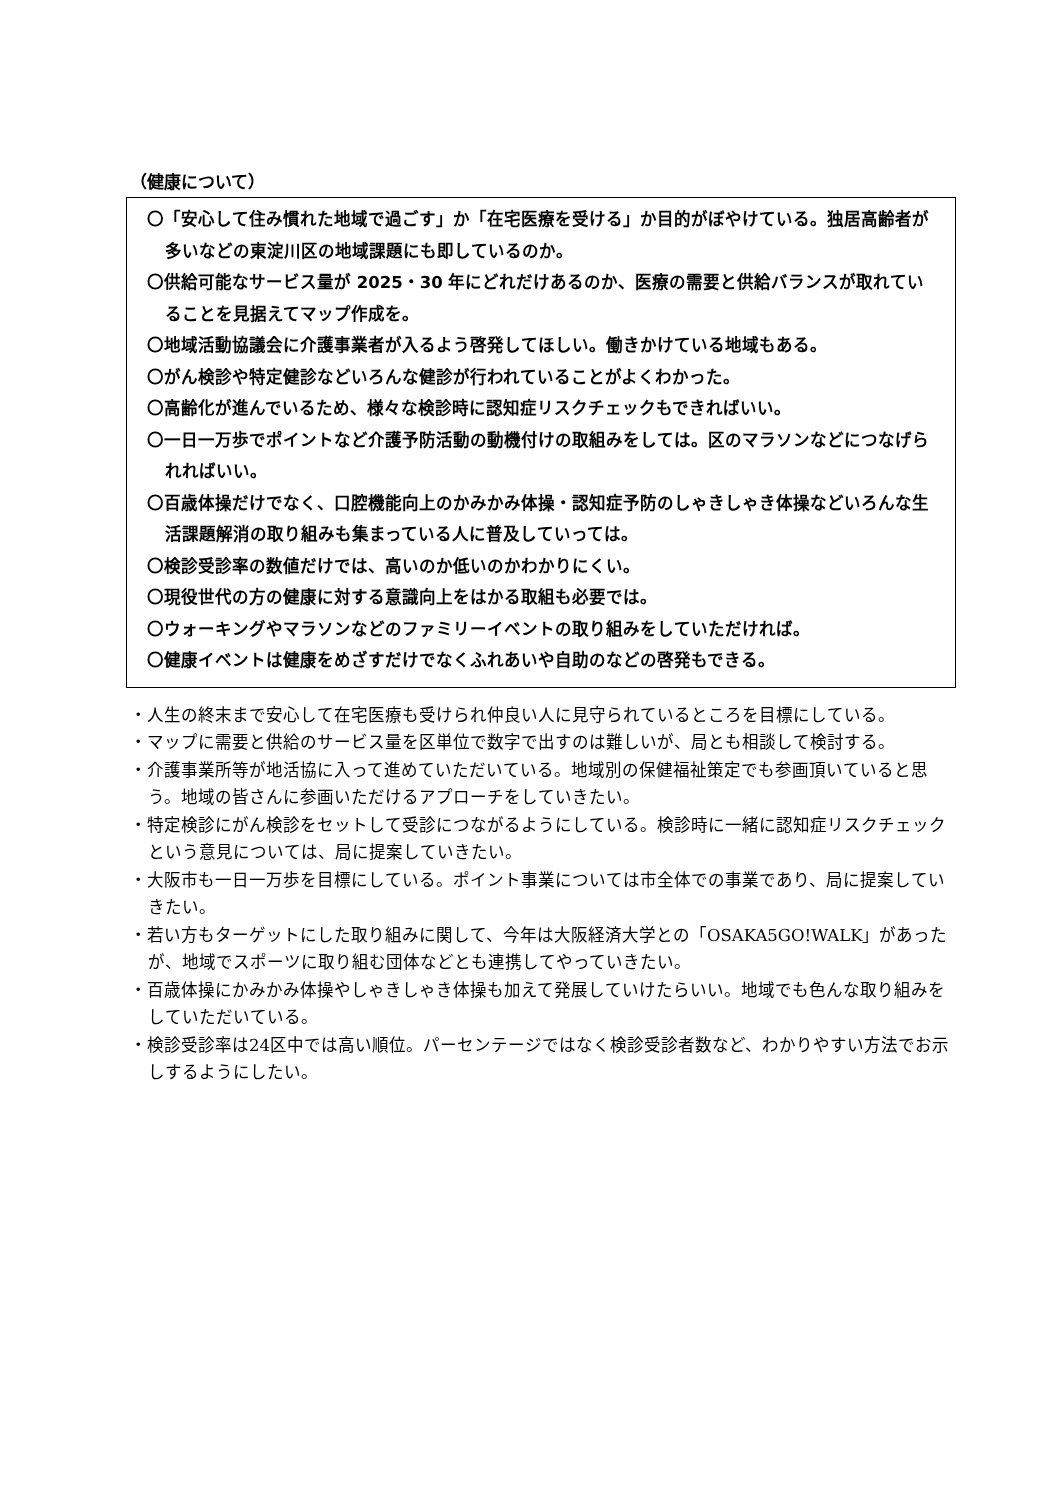（健康について）
〇「安心して住み慣れた地域で過ごす」か「在宅医療を受ける」か目的がぼやけている。独居高齢者が多いなどの東淀川区の地域課題にも即しているのか。
〇供給可能なサービス量が 2025・30 年にどれだけあるのか、医療の需要と供給バランスが取れていることを見据えてマップ作成を。
〇地域活動協議会に介護事業者が入るよう啓発してほしい。働きかけている地域もある。
〇がん検診や特定健診などいろんな健診が行われていることがよくわかった。
〇高齢化が進んでいるため、様々な検診時に認知症リスクチェックもできればいい。
〇一日一万歩でポイントなど介護予防活動の動機付けの取組みをしては。区のマラソンなどにつなげられればいい。
〇百歳体操だけでなく、口腔機能向上のかみかみ体操・認知症予防のしゃきしゃき体操などいろんな生活課題解消の取り組みも集まっている人に普及していっては。
〇検診受診率の数値だけでは、高いのか低いのかわかりにくい。
〇現役世代の方の健康に対する意識向上をはかる取組も必要では。
〇ウォーキングやマラソンなどのファミリーイベントの取り組みをしていただければ。
〇健康イベントは健康をめざすだけでなくふれあいや自助のなどの啓発もできる。
・人生の終末まで安心して在宅医療も受けられ仲良い人に見守られているところを目標にしている。
・マップに需要と供給のサービス量を区単位で数字で出すのは難しいが、局とも相談して検討する。
・介護事業所等が地活協に入って進めていただいている。地域別の保健福祉策定でも参画頂いていると思う。地域の皆さんに参画いただけるアプローチをしていきたい。
・特定検診にがん検診をセットして受診につながるようにしている。検診時に一緒に認知症リスクチェックという意見については、局に提案していきたい。
・大阪市も一日一万歩を目標にしている。ポイント事業については市全体での事業であり、局に提案していきたい。
・若い方もターゲットにした取り組みに関して、今年は大阪経済大学との「OSAKA5GO!WALK」があったが、地域でスポーツに取り組む団体などとも連携してやっていきたい。
・百歳体操にかみかみ体操やしゃきしゃき体操も加えて発展していけたらいい。地域でも色んな取り組みをしていただいている。
・検診受診率は24区中では高い順位。パーセンテージではなく検診受診者数など、わかりやすい方法でお示しするようにしたい。